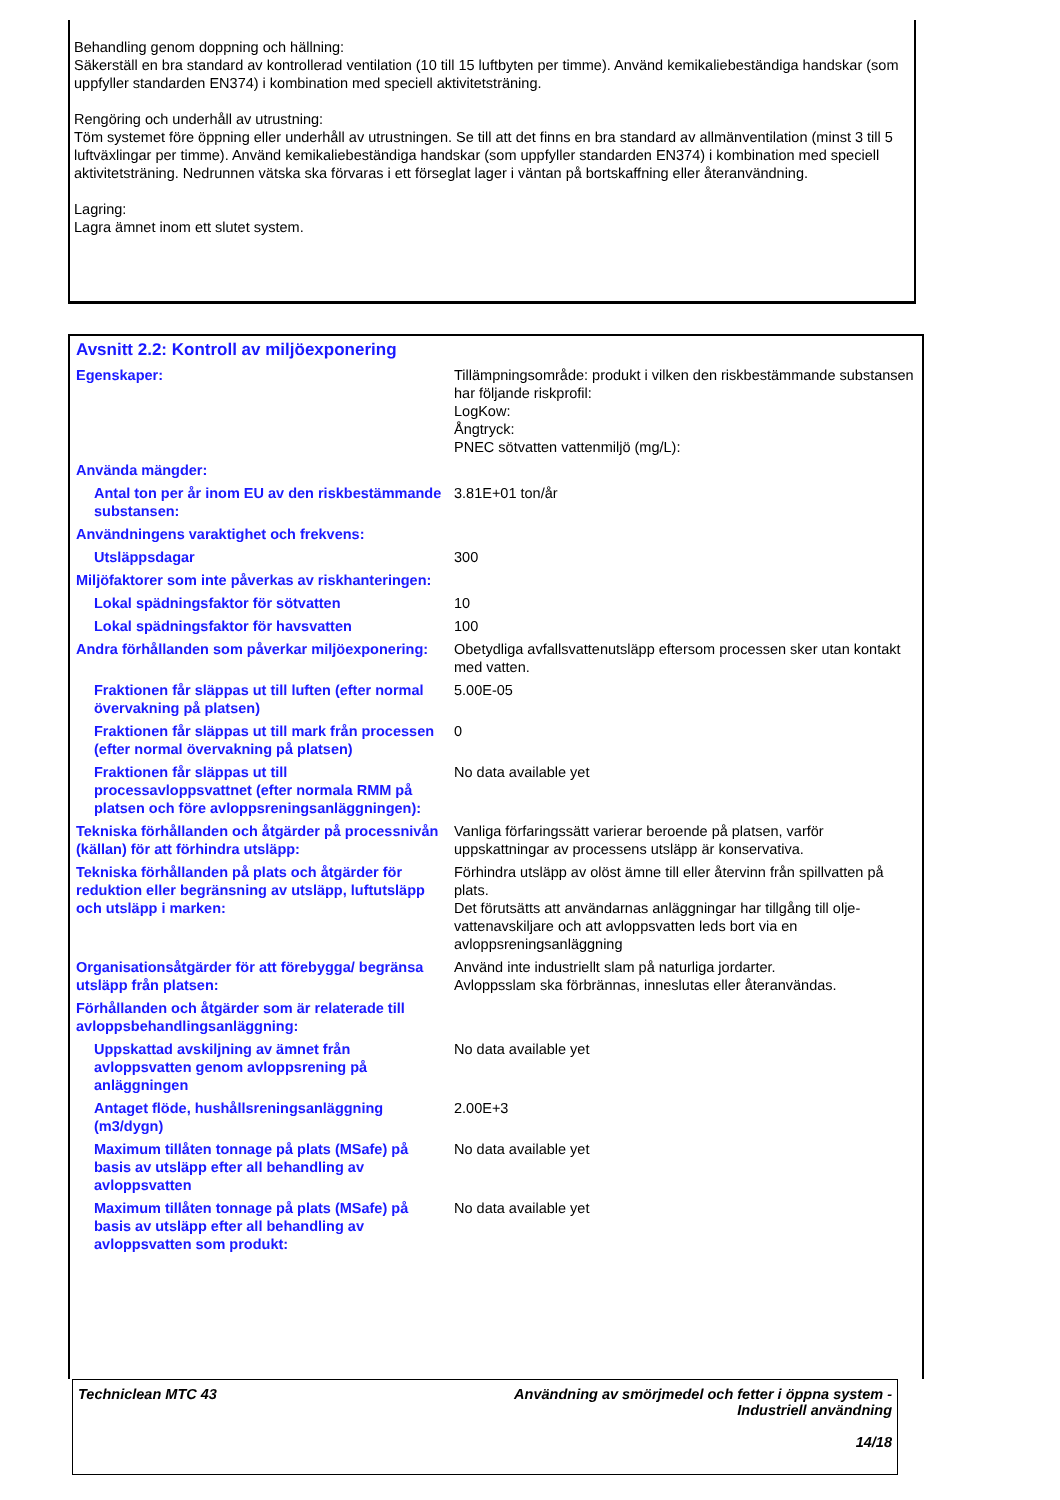Behandling genom doppning och hällning:
Säkerställ en bra standard av kontrollerad ventilation (10 till 15 luftbyten per timme). Använd kemikaliebeständiga handskar (som uppfyller standarden EN374) i kombination med speciell aktivitetsträning.
Rengöring och underhåll av utrustning:
Töm systemet före öppning eller underhåll av utrustningen. Se till att det finns en bra standard av allmänventilation (minst 3 till 5 luftväxlingar per timme). Använd kemikaliebeständiga handskar (som uppfyller standarden EN374) i kombination med speciell aktivitetsträning. Nedrunnen vätska ska förvaras i ett förseglat lager i väntan på bortskaffning eller återanvändning.
Lagring:
Lagra ämnet inom ett slutet system.
Avsnitt 2.2: Kontroll av miljöexponering
| Egenskaper: | Tillämpningsområde: produkt i vilken den riskbestämmande substansen har följande riskprofil: LogKow: Ångtryck: PNEC sötvatten vattenmiljö (mg/L): |
| Använda mängder: | |
| Antal ton per år inom EU av den riskbestämmande substansen: | 3.81E+01 ton/år |
| Användningens varaktighet och frekvens: | |
| Utsläppsdagar | 300 |
| Miljöfaktorer som inte påverkas av riskhanteringen: | |
| Lokal spädningsfaktor för sötvatten | 10 |
| Lokal spädningsfaktor för havsvatten | 100 |
| Andra förhållanden som påverkar miljöexponering: | Obetydliga avfallsvattenutsläpp eftersom processen sker utan kontakt med vatten. |
| Fraktionen får släppas ut till luften (efter normal övervakning på platsen) | 5.00E-05 |
| Fraktionen får släppas ut till mark från processen (efter normal övervakning på platsen) | 0 |
| Fraktionen får släppas ut till processavloppsvattnet (efter normala RMM på platsen och före avloppsreningsanläggningen): | No data available yet |
| Tekniska förhållanden och åtgärder på processnivån (källan) för att förhindra utsläpp: | Vanliga förfaringssätt varierar beroende på platsen, varför uppskattningar av processens utsläpp är konservativa. |
| Tekniska förhållanden på plats och åtgärder för reduktion eller begränsning av utsläpp, luftutsläpp och utsläpp i marken: | Förhindra utsläpp av olöst ämne till eller återvinn från spillvatten på plats. Det förutsätts att användarnas anläggningar har tillgång till olje-vattenavskiljare och att avloppsvatten leds bort via en avloppsreningsanläggning |
| Organisationsåtgärder för att förebygga/ begränsa utsläpp från platsen: | Använd inte industriellt slam på naturliga jordarter. Avloppsslam ska förbrännas, inneslutas eller återanvändas. |
| Förhållanden och åtgärder som är relaterade till avloppsbehandlingsanläggning: | |
| Uppskattad avskiljning av ämnet från avloppsvatten genom avloppsrening på anläggningen | No data available yet |
| Antaget flöde, hushållsreningsanläggning (m3/dygn) | 2.00E+3 |
| Maximum tillåten tonnage på plats (MSafe) på basis av utsläpp efter all behandling av avloppsvatten | No data available yet |
| Maximum tillåten tonnage på plats (MSafe) på basis av utsläpp efter all behandling av avloppsvatten som produkt: | No data available yet |
Techniclean MTC 43 Användning av smörjmedel och fetter i öppna system -
Industriell användning
14/18